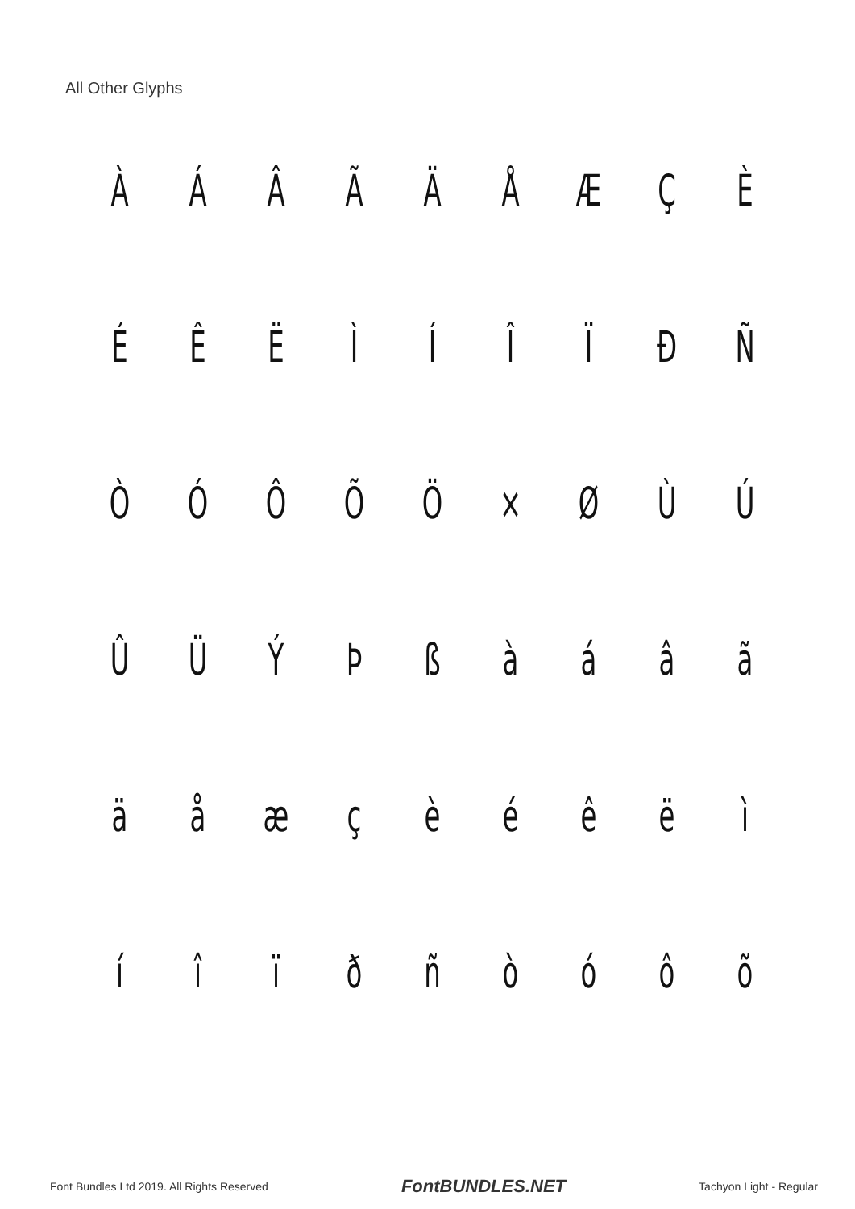All Other Glyphs
À Á Â Ã Ä Å Æ Ç È
É Ê Ë Ì Í Î Ï Đ Ñ
Ò Ó Ô Õ Ö × Ø Ù Ú
Û Ü Ý Þ ß à á â ã
ä å æ ç è é ê ë ì
í î ï ð ñ ò ó ô õ
Font Bundles Ltd 2019. All Rights Reserved FontBUNDLES.NET Tachyon Light - Regular